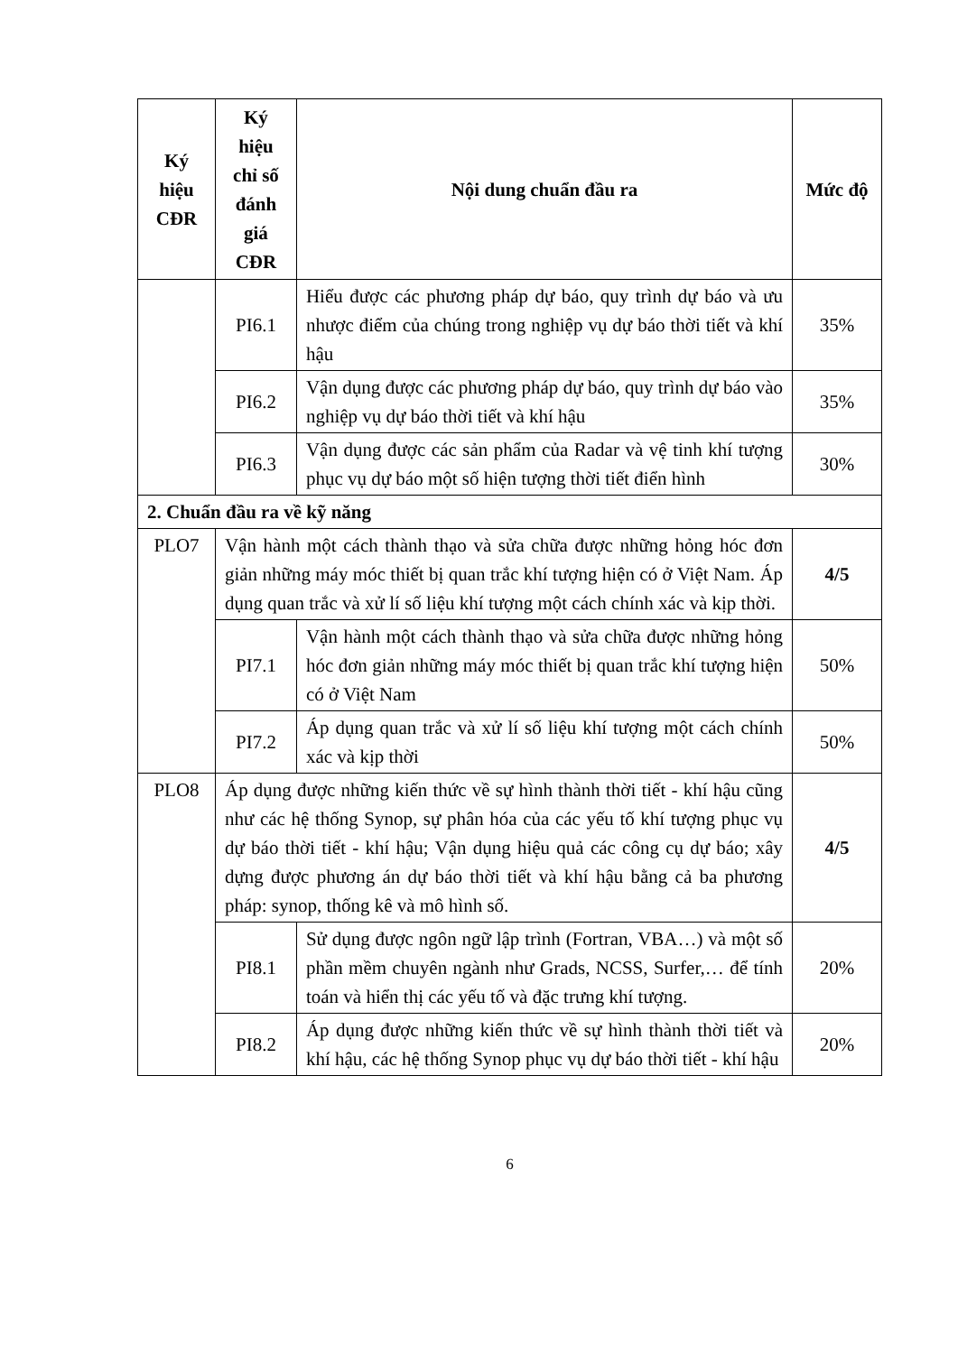| Ký hiệu CĐR | Ký hiệu chỉ số đánh giá CĐR | Nội dung chuẩn đầu ra | Mức độ |
| --- | --- | --- | --- |
| | PI6.1 | Hiểu được các phương pháp dự báo, quy trình dự báo và ưu nhược điểm của chúng trong nghiệp vụ dự báo thời tiết và khí hậu | 35% |
| | PI6.2 | Vận dụng được các phương pháp dự báo, quy trình dự báo vào nghiệp vụ dự báo thời tiết và khí hậu | 35% |
| | PI6.3 | Vận dụng được các sản phẩm của Radar và vệ tinh khí tượng phục vụ dự báo một số hiện tượng thời tiết điển hình | 30% |
| 2. Chuẩn đầu ra về kỹ năng | | | |
| PLO7 | Vận hành một cách thành thạo và sửa chữa được những hỏng hóc đơn giản những máy móc thiết bị quan trắc khí tượng hiện có ở Việt Nam. Áp dụng quan trắc và xử lí số liệu khí tượng một cách chính xác và kịp thời. | | 4/5 |
| | PI7.1 | Vận hành một cách thành thạo và sửa chữa được những hỏng hóc đơn giản những máy móc thiết bị quan trắc khí tượng hiện có ở Việt Nam | 50% |
| | PI7.2 | Áp dụng quan trắc và xử lí số liệu khí tượng một cách chính xác và kịp thời | 50% |
| PLO8 | Áp dụng được những kiến thức về sự hình thành thời tiết - khí hậu cũng như các hệ thống Synop, sự phân hóa của các yếu tố khí tượng phục vụ dự báo thời tiết - khí hậu; Vận dụng hiệu quả các công cụ dự báo; xây dựng được phương án dự báo thời tiết và khí hậu bằng cả ba phương pháp: synop, thống kê và mô hình số. | | 4/5 |
| | PI8.1 | Sử dụng được ngôn ngữ lập trình (Fortran, VBA…) và một số phần mềm chuyên ngành như Grads, NCSS, Surfer,… để tính toán và hiển thị các yếu tố và đặc trưng khí tượng. | 20% |
| | PI8.2 | Áp dụng được những kiến thức về sự hình thành thời tiết và khí hậu, các hệ thống Synop phục vụ dự báo thời tiết - khí hậu | 20% |
6